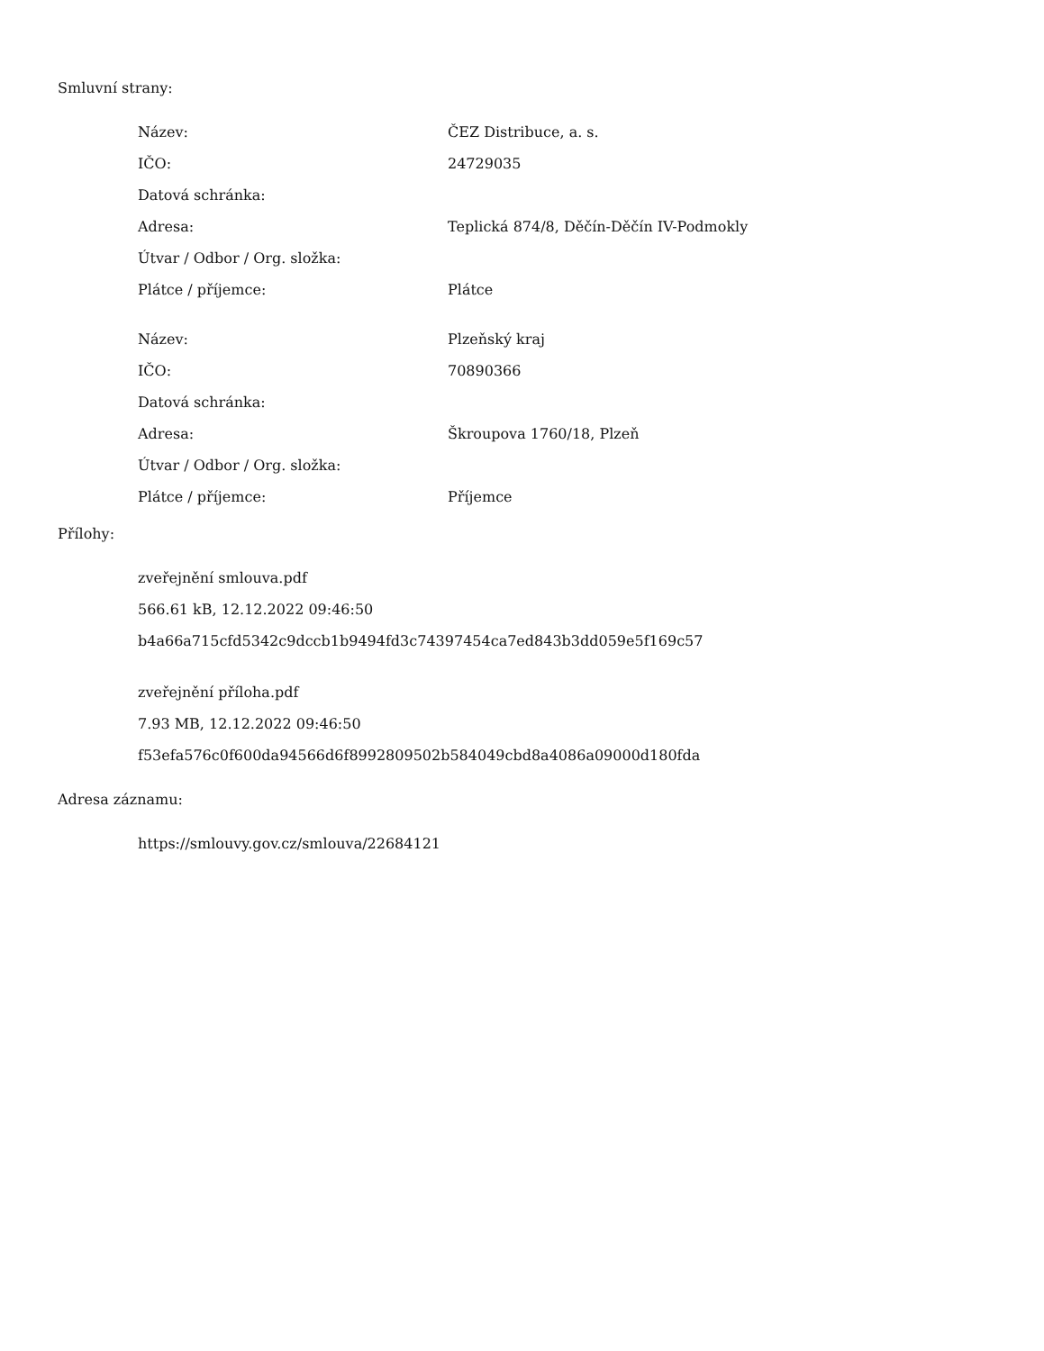Smluvní strany:
| Název: | ČEZ Distribuce, a. s. |
| IČO: | 24729035 |
| Datová schránka: | |
| Adresa: | Teplická 874/8, Děčín-Děčín IV-Podmokly |
| Útvar / Odbor / Org. složka: | |
| Plátce / příjemce: | Plátce |
| Název: | Plzeňský kraj |
| IČO: | 70890366 |
| Datová schránka: | |
| Adresa: | Škroupova 1760/18, Plzeň |
| Útvar / Odbor / Org. složka: | |
| Plátce / příjemce: | Příjemce |
Přílohy:
zveřejnění smlouva.pdf
566.61 kB, 12.12.2022 09:46:50
b4a66a715cfd5342c9dccb1b9494fd3c74397454ca7ed843b3dd059e5f169c57
zveřejnění příloha.pdf
7.93 MB, 12.12.2022 09:46:50
f53efa576c0f600da94566d6f8992809502b584049cbd8a4086a09000d180fda
Adresa záznamu:
https://smlouvy.gov.cz/smlouva/22684121